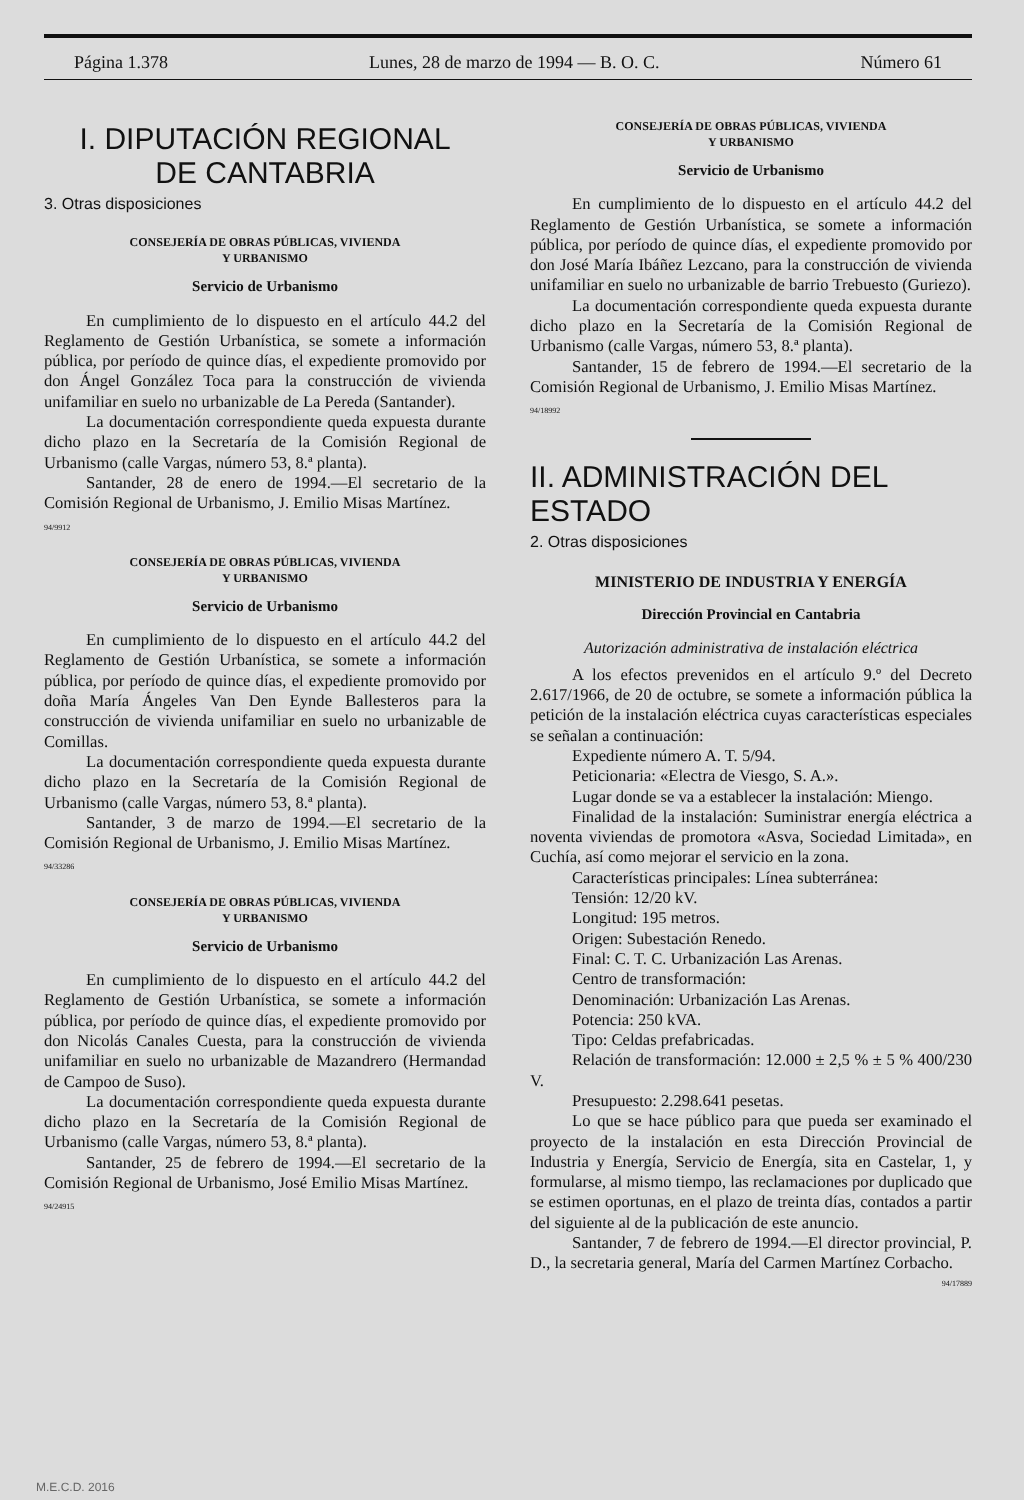Página 1.378 Lunes, 28 de marzo de 1994 — B. O. C. Número 61
I. DIPUTACIÓN REGIONAL
DE CANTABRIA
3. Otras disposiciones
CONSEJERÍA DE OBRAS PÚBLICAS, VIVIENDA
Y URBANISMO
Servicio de Urbanismo
En cumplimiento de lo dispuesto en el artículo 44.2 del Reglamento de Gestión Urbanística, se somete a información pública, por período de quince días, el expediente promovido por don Ángel González Toca para la construcción de vivienda unifamiliar en suelo no urbanizable de La Pereda (Santander).
La documentación correspondiente queda expuesta durante dicho plazo en la Secretaría de la Comisión Regional de Urbanismo (calle Vargas, número 53, 8.ª planta).
Santander, 28 de enero de 1994.—El secretario de la Comisión Regional de Urbanismo, J. Emilio Misas Martínez.
94/9912
CONSEJERÍA DE OBRAS PÚBLICAS, VIVIENDA
Y URBANISMO
Servicio de Urbanismo
En cumplimiento de lo dispuesto en el artículo 44.2 del Reglamento de Gestión Urbanística, se somete a información pública, por período de quince días, el expediente promovido por doña María Ángeles Van Den Eynde Ballesteros para la construcción de vivienda unifamiliar en suelo no urbanizable de Comillas.
La documentación correspondiente queda expuesta durante dicho plazo en la Secretaría de la Comisión Regional de Urbanismo (calle Vargas, número 53, 8.ª planta).
Santander, 3 de marzo de 1994.—El secretario de la Comisión Regional de Urbanismo, J. Emilio Misas Martínez.
94/33286
CONSEJERÍA DE OBRAS PÚBLICAS, VIVIENDA
Y URBANISMO
Servicio de Urbanismo
En cumplimiento de lo dispuesto en el artículo 44.2 del Reglamento de Gestión Urbanística, se somete a información pública, por período de quince días, el expediente promovido por don Nicolás Canales Cuesta, para la construcción de vivienda unifamiliar en suelo no urbanizable de Mazandrero (Hermandad de Campoo de Suso).
La documentación correspondiente queda expuesta durante dicho plazo en la Secretaría de la Comisión Regional de Urbanismo (calle Vargas, número 53, 8.ª planta).
Santander, 25 de febrero de 1994.—El secretario de la Comisión Regional de Urbanismo, José Emilio Misas Martínez.
94/24915
CONSEJERÍA DE OBRAS PÚBLICAS, VIVIENDA
Y URBANISMO
Servicio de Urbanismo
En cumplimiento de lo dispuesto en el artículo 44.2 del Reglamento de Gestión Urbanística, se somete a información pública, por período de quince días, el expediente promovido por don José María Ibáñez Lezcano, para la construcción de vivienda unifamiliar en suelo no urbanizable de barrio Trebuesto (Guriezo).
La documentación correspondiente queda expuesta durante dicho plazo en la Secretaría de la Comisión Regional de Urbanismo (calle Vargas, número 53, 8.ª planta).
Santander, 15 de febrero de 1994.—El secretario de la Comisión Regional de Urbanismo, J. Emilio Misas Martínez.
94/18992
II. ADMINISTRACIÓN DEL ESTADO
2. Otras disposiciones
MINISTERIO DE INDUSTRIA Y ENERGÍA
Dirección Provincial en Cantabria
Autorización administrativa de instalación eléctrica
A los efectos prevenidos en el artículo 9.º del Decreto 2.617/1966, de 20 de octubre, se somete a información pública la petición de la instalación eléctrica cuyas características especiales se señalan a continuación:
Expediente número A. T. 5/94.
Peticionaria: «Electra de Viesgo, S. A.».
Lugar donde se va a establecer la instalación: Miengo.
Finalidad de la instalación: Suministrar energía eléctrica a noventa viviendas de promotora «Asva, Sociedad Limitada», en Cuchía, así como mejorar el servicio en la zona.
Características principales: Línea subterránea:
Tensión: 12/20 kV.
Longitud: 195 metros.
Origen: Subestación Renedo.
Final: C. T. C. Urbanización Las Arenas.
Centro de transformación:
Denominación: Urbanización Las Arenas.
Potencia: 250 kVA.
Tipo: Celdas prefabricadas.
Relación de transformación: 12.000 ± 2,5 % ± 5 % 400/230 V.
Presupuesto: 2.298.641 pesetas.
Lo que se hace público para que pueda ser examinado el proyecto de la instalación en esta Dirección Provincial de Industria y Energía, Servicio de Energía, sita en Castelar, 1, y formularse, al mismo tiempo, las reclamaciones por duplicado que se estimen oportunas, en el plazo de treinta días, contados a partir del siguiente al de la publicación de este anuncio.
Santander, 7 de febrero de 1994.—El director provincial, P. D., la secretaria general, María del Carmen Martínez Corbacho. 94/17889
M.E.C.D. 2016